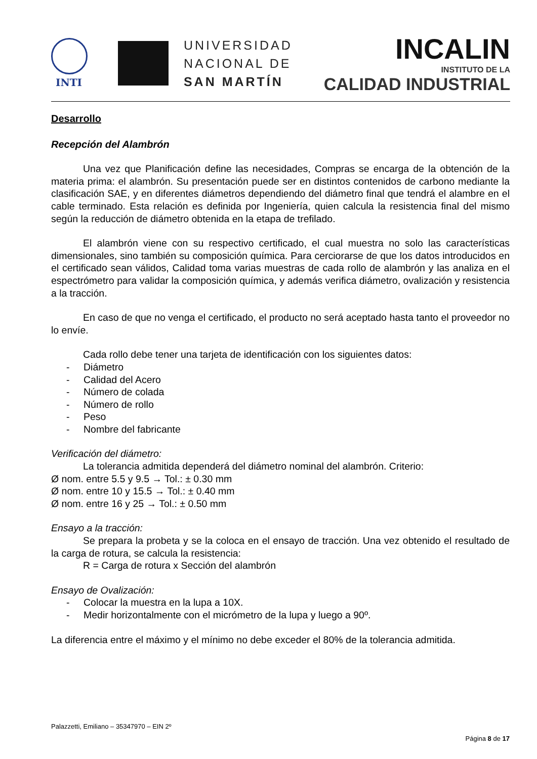INTI
UNIVERSIDAD
NACIONAL DE
SAN MARTÍN
INCALIN
INSTITUTO DE LA
CALIDAD INDUSTRIAL
Desarrollo
Recepción del Alambrón
Una vez que Planificación define las necesidades, Compras se encarga de la obtención de la materia prima: el alambrón. Su presentación puede ser en distintos contenidos de carbono mediante la clasificación SAE, y en diferentes diámetros dependiendo del diámetro final que tendrá el alambre en el cable terminado. Esta relación es definida por Ingeniería, quien calcula la resistencia final del mismo según la reducción de diámetro obtenida en la etapa de trefilado.
El alambrón viene con su respectivo certificado, el cual muestra no solo las características dimensionales, sino también su composición química. Para cerciorarse de que los datos introducidos en el certificado sean válidos, Calidad toma varias muestras de cada rollo de alambrón y las analiza en el espectrómetro para validar la composición química, y además verifica diámetro, ovalización y resistencia a la tracción.
En caso de que no venga el certificado, el producto no será aceptado hasta tanto el proveedor no lo envíe.
Cada rollo debe tener una tarjeta de identificación con los siguientes datos:
- Diámetro
- Calidad del Acero
- Número de colada
- Número de rollo
- Peso
- Nombre del fabricante
Verificación del diámetro:
La tolerancia admitida dependerá del diámetro nominal del alambrón. Criterio:
Ø nom. entre 5.5 y 9.5 → Tol.: ± 0.30 mm
Ø nom. entre 10 y 15.5 → Tol.: ± 0.40 mm
Ø nom. entre 16 y 25 → Tol.: ± 0.50 mm
Ensayo a la tracción:
Se prepara la probeta y se la coloca en el ensayo de tracción. Una vez obtenido el resultado de la carga de rotura, se calcula la resistencia:
R = Carga de rotura x Sección del alambrón
Ensayo de Ovalización:
- Colocar la muestra en la lupa a 10X.
- Medir horizontalmente con el micrómetro de la lupa y luego a 90º.
La diferencia entre el máximo y el mínimo no debe exceder el 80% de la tolerancia admitida.
Palazzetti, Emiliano – 35347970 – EIN 2º
Página 8 de 17